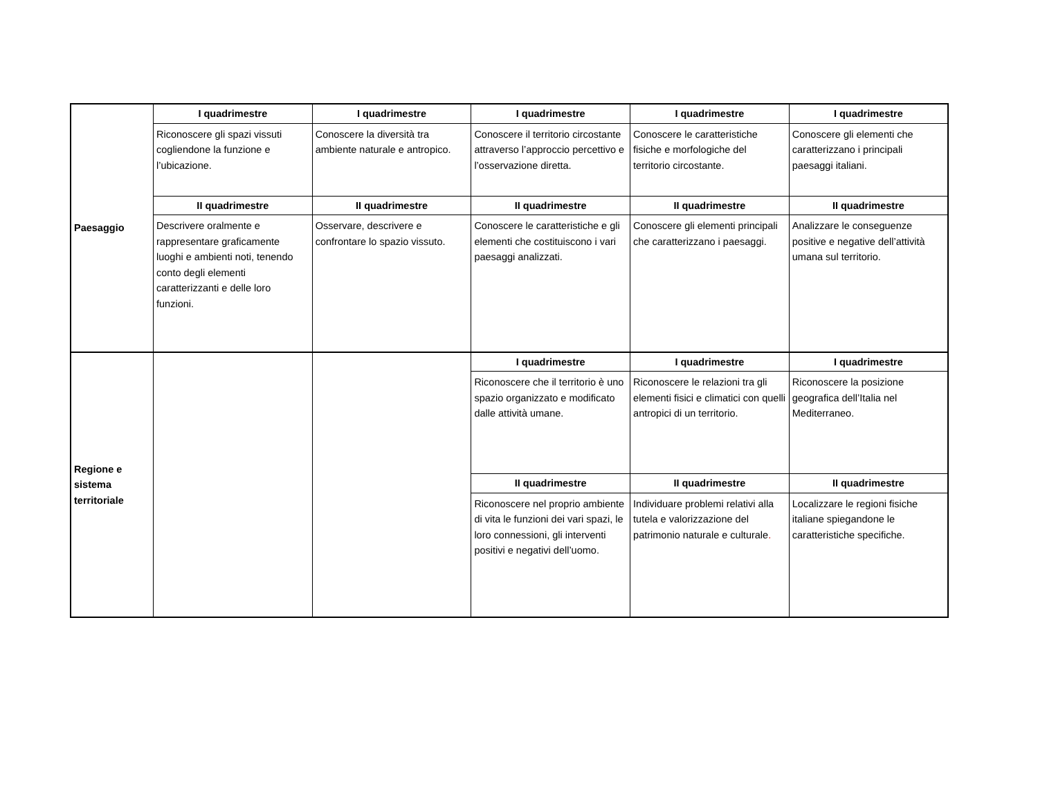| Paesaggio | I quadrimestre | I quadrimestre | I quadrimestre | I quadrimestre | I quadrimestre |
| | Riconoscere gli spazi vissuti cogliendone la funzione e l’ubicazione. | Conoscere la diversità tra ambiente naturale e antropico. | Conoscere il territorio circostante attraverso l’approccio percettivo e l’osservazione diretta. | Conoscere le caratteristiche fisiche e morfologiche del territorio circostante. | Conoscere gli elementi che caratterizzano i principali paesaggi italiani. |
| | II quadrimestre | II quadrimestre | II quadrimestre | II quadrimestre | II quadrimestre |
| | Descrivere oralmente e rappresentare graficamente luoghi e ambienti noti, tenendo conto degli elementi caratterizzanti e delle loro funzioni. | Osservare, descrivere e confrontare lo spazio vissuto. | Conoscere le caratteristiche e gli elementi che costituiscono i vari paesaggi analizzati. | Conoscere gli elementi principali che caratterizzano i paesaggi. | Analizzare le conseguenze positive e negative dell’attività umana sul territorio. |
| Regione e sistema territoriale | | | I quadrimestre | I quadrimestre | I quadrimestre |
| | | | Riconoscere che il territorio è uno spazio organizzato e modificato dalle attività umane. | Riconoscere le relazioni tra gli elementi fisici e climatici con quelli antropici di un territorio. | Riconoscere la posizione geografica dell’Italia nel Mediterraneo. |
| | | | II quadrimestre | II quadrimestre | II quadrimestre |
| | | | Riconoscere nel proprio ambiente di vita le funzioni dei vari spazi, le loro connessioni, gli interventi positivi e negativi dell’uomo. | Individuare problemi relativi alla tutela e valorizzazione del patrimonio naturale e culturale . | Localizzare le regioni fisiche italiane spiegandone le caratteristiche specifiche. |